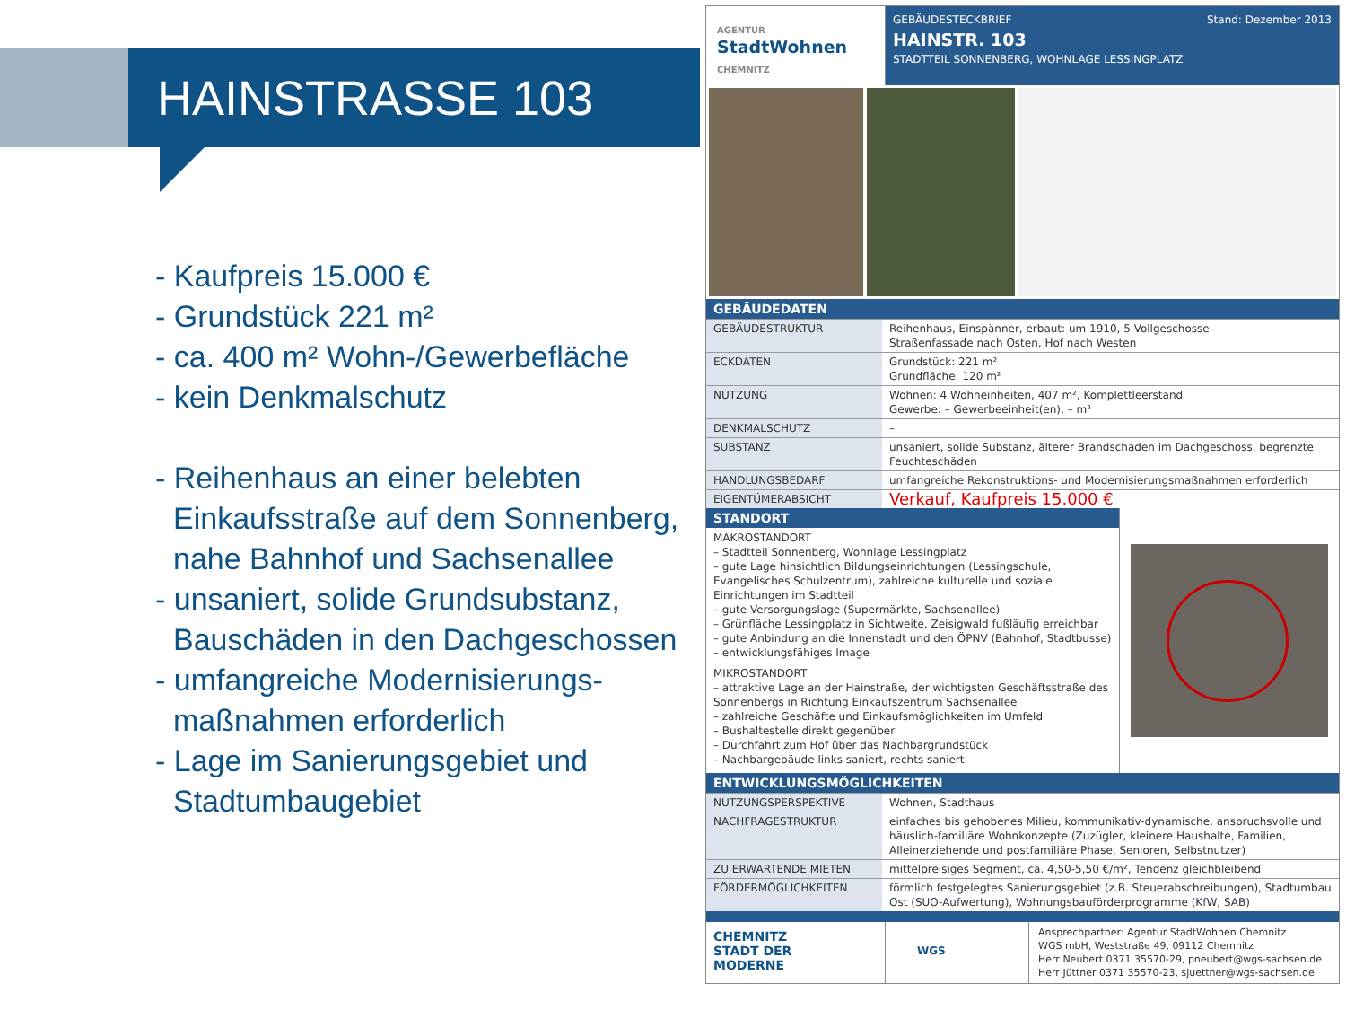HAINSTRASSE 103
- Kaufpreis 15.000 €
- Grundstück 221 m²
- ca. 400 m² Wohn-/Gewerbefläche
- kein Denkmalschutz
- Reihenhaus an einer belebten Einkaufsstraße auf dem Sonnenberg, nahe Bahnhof und Sachsenallee
- unsaniert, solide Grundsubstanz, Bauschäden in den Dachgeschossen
- umfangreiche Modernisierungs-maßnahmen erforderlich
- Lage im Sanierungsgebiet und Stadtumbaugebiet
AGENTUR
StadtWohnen
CHEMNITZ
GEBÄUDESTECKBRIEF Stand: Dezember 2013
HAINSTR. 103
STADTTEIL SONNENBERG, WOHNLAGE LESSINGPLATZ
GEBÄUDEDATEN
| GEBÄUDESTRUKTUR | Reihenhaus, Einspänner, erbaut: um 1910, 5 Vollgeschosse Straßenfassade nach Osten, Hof nach Westen |
| ECKDATEN | Grundstück: 221 m² Grundfläche: 120 m² |
| NUTZUNG | Wohnen: 4 Wohneinheiten, 407 m², Komplettleerstand Gewerbe: – Gewerbeeinheit(en), – m² |
| DENKMALSCHUTZ | – |
| SUBSTANZ | unsaniert, solide Substanz, älterer Brandschaden im Dachgeschoss, begrenzte Feuchteschäden |
| HANDLUNGSBEDARF | umfangreiche Rekonstruktions- und Modernisierungsmaßnahmen erforderlich |
| EIGENTÜMERABSICHT | Verkauf, Kaufpreis 15.000 € |
STANDORT
MAKROSTANDORT
– Stadtteil Sonnenberg, Wohnlage Lessingplatz
– gute Lage hinsichtlich Bildungseinrichtungen (Lessingschule, Evangelisches Schulzentrum), zahlreiche kulturelle und soziale Einrichtungen im Stadtteil
– gute Versorgungslage (Supermärkte, Sachsenallee)
– Grünfläche Lessingplatz in Sichtweite, Zeisigwald fußläufig erreichbar
– gute Anbindung an die Innenstadt und den ÖPNV (Bahnhof, Stadtbusse)
– entwicklungsfähiges Image
MIKROSTANDORT
– attraktive Lage an der Hainstraße, der wichtigsten Geschäftsstraße des Sonnenbergs in Richtung Einkaufszentrum Sachsenallee
– zahlreiche Geschäfte und Einkaufsmöglichkeiten im Umfeld
– Bushaltestelle direkt gegenüber
– Durchfahrt zum Hof über das Nachbargrundstück
– Nachbargebäude links saniert, rechts saniert
ENTWICKLUNGSMÖGLICHKEITEN
| NUTZUNGSPERSPEKTIVE | Wohnen, Stadthaus |
| NACHFRAGESTRUKTUR | einfaches bis gehobenes Milieu, kommunikativ-dynamische, anspruchsvolle und häuslich-familiäre Wohnkonzepte (Zuzügler, kleinere Haushalte, Familien, Alleinerziehende und postfamiliäre Phase, Senioren, Selbstnutzer) |
| ZU ERWARTENDE MIETEN | mittelpreisiges Segment, ca. 4,50-5,50 €/m², Tendenz gleichbleibend |
| FÖRDERMÖGLICHKEITEN | förmlich festgelegtes Sanierungsgebiet (z.B. Steuerabschreibungen), Stadtumbau Ost (SUO-Aufwertung), Wohnungsbauförderprogramme (KfW, SAB) |
CHEMNITZ
STADT DER
MODERNE
WGS
Ansprechpartner: Agentur StadtWohnen Chemnitz
WGS mbH, Weststraße 49, 09112 Chemnitz
Herr Neubert 0371 35570-29, pneubert@wgs-sachsen.de
Herr Jüttner 0371 35570-23, sjuettner@wgs-sachsen.de